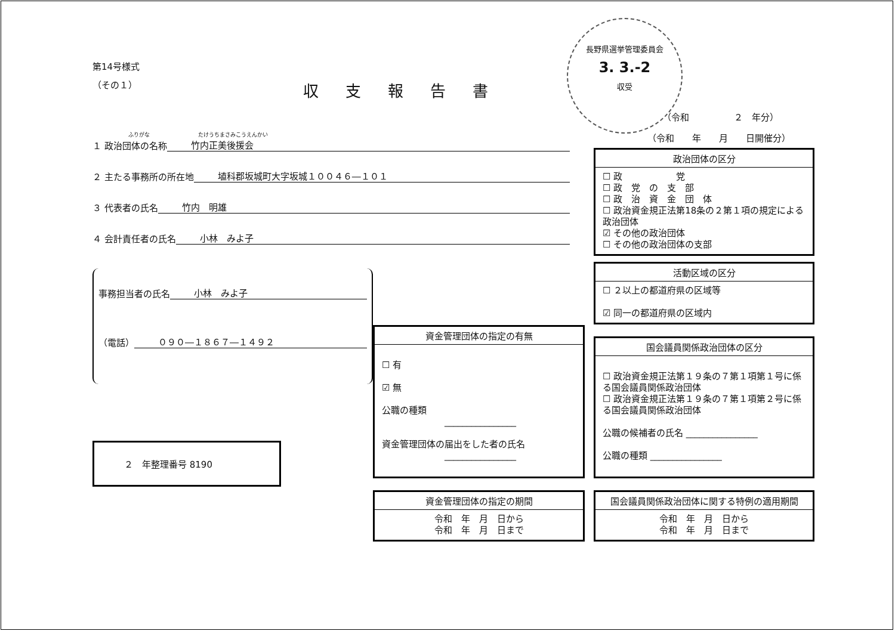長野県選挙管理委員会
3. 3.-2
収受
第14号様式
（その１）
収支報告書
ふりがな　　　　　　　　　たけうちまさみこうえんかい
１ 政治団体の名称 竹内正美後援会
２ 主たる事務所の所在地 埴科郡坂城町大字坂城１００４６―１０１
３ 代表者の氏名 竹内　明雄
４ 会計責任者の氏名 小林　みよ子
事務担当者の氏名 小林　みよ子
（電話） ０９０―１８６７―１４９２
２　年整理番号 8190
（令和　　　　　２　年分）
（令和　　年　　月　　日開催分）
政治団体の区分
☐ 政　　　　　　党
☐ 政　党　の　支　部
☐ 政　治　資　金　団　体
☐ 政治資金規正法第18条の２第１項の規定による政治団体
☑ その他の政治団体
☐ その他の政治団体の支部
活動区域の区分
☐ ２以上の都道府県の区域等
☑ 同一の都道府県の区域内
国会議員関係政治団体の区分
☐ 政治資金規正法第１９条の７第１項第１号に係る国会議員関係政治団体
☐ 政治資金規正法第１９条の７第１項第２号に係る国会議員関係政治団体
公職の候補者の氏名 ________________
公職の種類 ________________
国会議員関係政治団体に関する特例の適用期間
令和　年　月　日から
令和　年　月　日まで
資金管理団体の指定の有無
☐ 有
☑ 無
公職の種類
　　　　　　　________________
資金管理団体の届出をした者の氏名
　　　　　　　________________
資金管理団体の指定の期間
令和　年　月　日から
令和　年　月　日まで